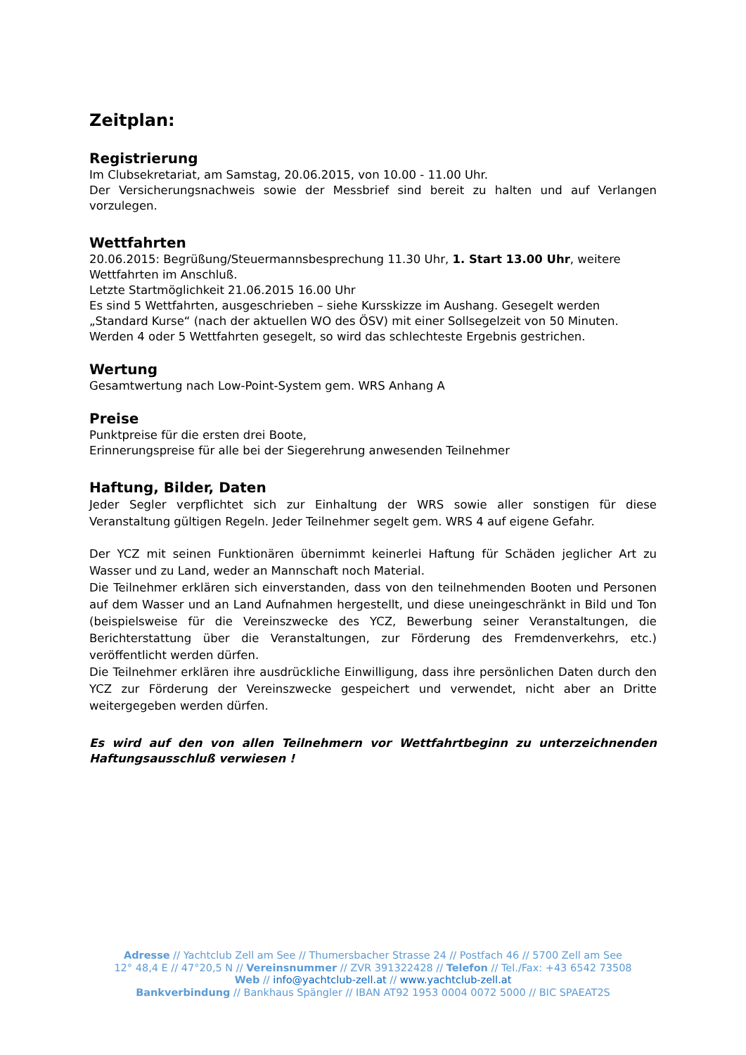Zeitplan:
Registrierung
Im Clubsekretariat, am Samstag, 20.06.2015, von 10.00 - 11.00 Uhr.
Der Versicherungsnachweis sowie der Messbrief sind bereit zu halten und auf Verlangen vorzulegen.
Wettfahrten
20.06.2015: Begrüßung/Steuermannsbesprechung 11.30 Uhr, 1. Start 13.00 Uhr, weitere Wettfahrten im Anschluß.
Letzte Startmöglichkeit 21.06.2015 16.00 Uhr
Es sind 5 Wettfahrten, ausgeschrieben – siehe Kursskizze im Aushang. Gesegelt werden „Standard Kurse“ (nach der aktuellen WO des ÖSV) mit einer Sollsegelzeit von 50 Minuten.
Werden 4 oder 5 Wettfahrten gesegelt, so wird das schlechteste Ergebnis gestrichen.
Wertung
Gesamtwertung nach Low-Point-System gem. WRS Anhang A
Preise
Punktpreise für die ersten drei Boote,
Erinnerungspreise für alle bei der Siegerehrung anwesenden Teilnehmer
Haftung, Bilder, Daten
Jeder Segler verpflichtet sich zur Einhaltung der WRS sowie aller sonstigen für diese Veranstaltung gültigen Regeln. Jeder Teilnehmer segelt gem. WRS 4 auf eigene Gefahr.
Der YCZ mit seinen Funktionären übernimmt keinerlei Haftung für Schäden jeglicher Art zu Wasser und zu Land, weder an Mannschaft noch Material.
Die Teilnehmer erklären sich einverstanden, dass von den teilnehmenden Booten und Personen auf dem Wasser und an Land Aufnahmen hergestellt, und diese uneingeschränkt in Bild und Ton (beispielsweise für die Vereinszwecke des YCZ, Bewerbung seiner Veranstaltungen, die Berichterstattung über die Veranstaltungen, zur Förderung des Fremdenverkehrs, etc.) veröffentlicht werden dürfen.
Die Teilnehmer erklären ihre ausdrückliche Einwilligung, dass ihre persönlichen Daten durch den YCZ zur Förderung der Vereinszwecke gespeichert und verwendet, nicht aber an Dritte weitergegeben werden dürfen.
Es wird auf den von allen Teilnehmern vor Wettfahrtbeginn zu unterzeichnenden Haftungsausschluß verwiesen !
Adresse // Yachtclub Zell am See // Thumersbacher Strasse 24 // Postfach 46 // 5700 Zell am See
12° 48,4 E // 47°20,5 N // Vereinsnummer // ZVR 391322428 // Telefon // Tel./Fax: +43 6542 73508
Web // info@yachtclub-zell.at // www.yachtclub-zell.at
Bankverbindung // Bankhaus Spängler // IBAN AT92 1953 0004 0072 5000 // BIC SPAEAT2S